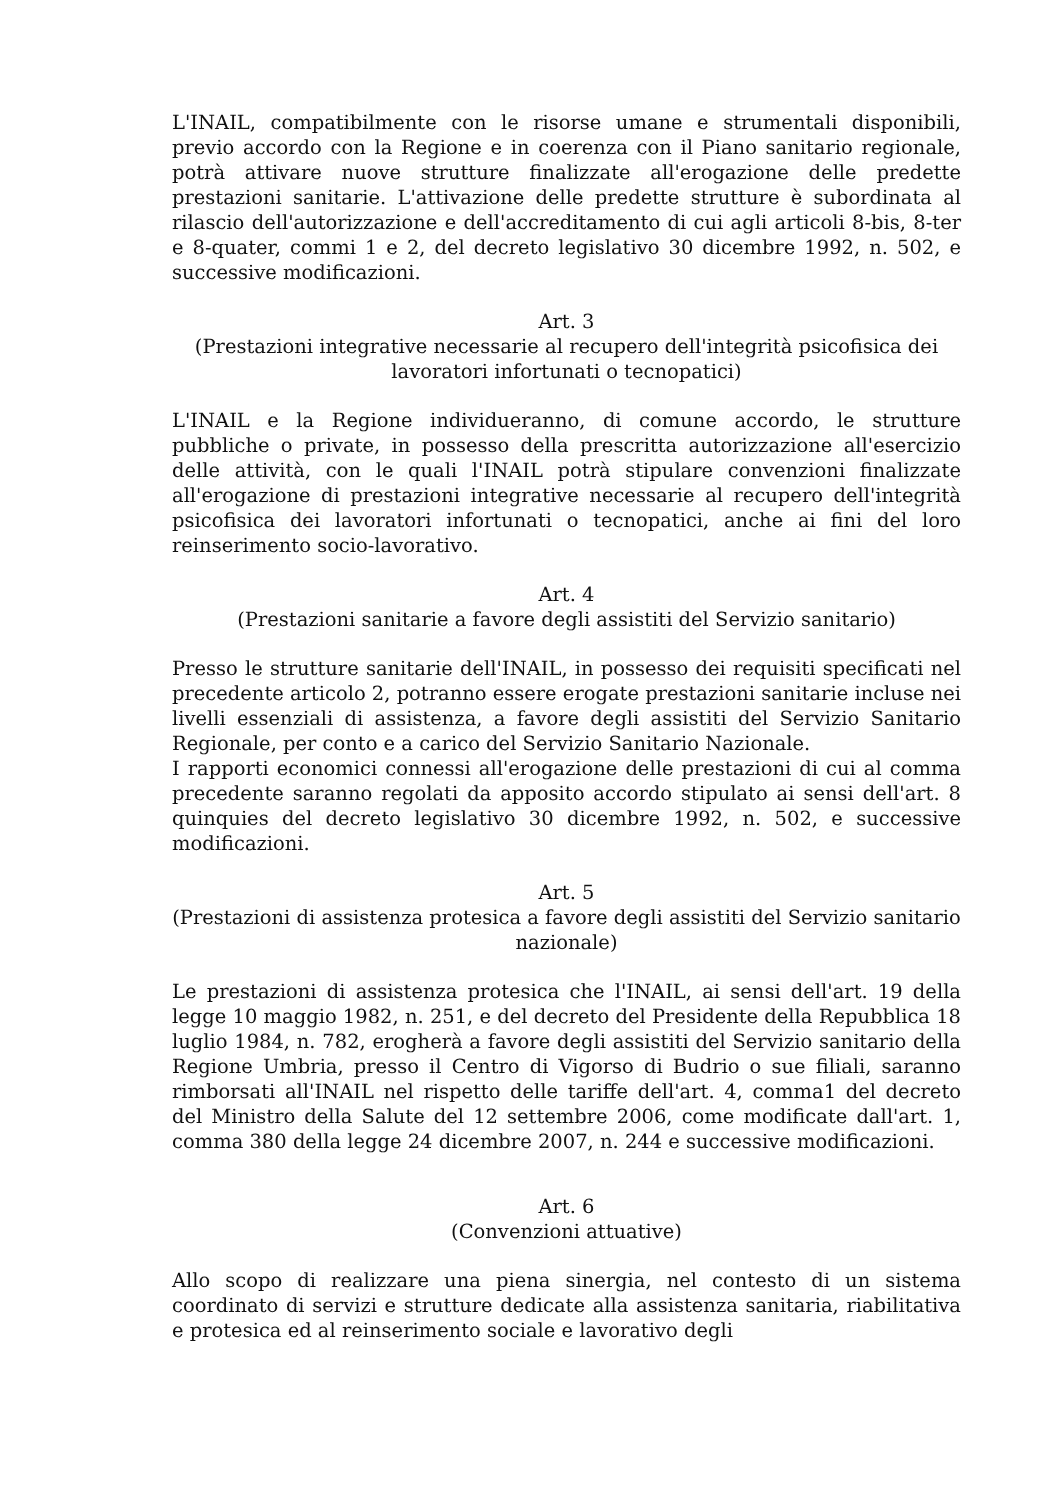L'INAIL, compatibilmente con le risorse umane e strumentali disponibili, previo accordo con la Regione e in coerenza con il Piano sanitario regionale, potrà attivare nuove strutture finalizzate all'erogazione delle predette prestazioni sanitarie. L'attivazione delle predette strutture è subordinata al rilascio dell'autorizzazione e dell'accreditamento di cui agli articoli 8-bis, 8-ter e 8-quater, commi 1 e 2, del decreto legislativo 30 dicembre 1992, n. 502, e successive modificazioni.
Art. 3
(Prestazioni integrative necessarie al recupero dell'integrità psicofisica dei lavoratori infortunati o tecnopatici)
L'INAIL e la Regione individueranno, di comune accordo, le strutture pubbliche o private, in possesso della prescritta autorizzazione all'esercizio delle attività, con le quali l'INAIL potrà stipulare convenzioni finalizzate all'erogazione di prestazioni integrative necessarie al recupero dell'integrità psicofisica dei lavoratori infortunati o tecnopatici, anche ai fini del loro reinserimento socio-lavorativo.
Art. 4
(Prestazioni sanitarie a favore degli assistiti del Servizio sanitario)
Presso le strutture sanitarie dell'INAIL, in possesso dei requisiti specificati nel precedente articolo 2, potranno essere erogate prestazioni sanitarie incluse nei livelli essenziali di assistenza, a favore degli assistiti del Servizio Sanitario Regionale, per conto e a carico del Servizio Sanitario Nazionale.
I rapporti economici connessi all'erogazione delle prestazioni di cui al comma precedente saranno regolati da apposito accordo stipulato ai sensi dell'art. 8 quinquies del decreto legislativo 30 dicembre 1992, n. 502, e successive modificazioni.
Art. 5
(Prestazioni di assistenza protesica a favore degli assistiti del Servizio sanitario nazionale)
Le prestazioni di assistenza protesica che l'INAIL, ai sensi dell'art. 19 della legge 10 maggio 1982, n. 251, e del decreto del Presidente della Repubblica 18 luglio 1984, n. 782, erogherà a favore degli assistiti del Servizio sanitario della Regione Umbria, presso il Centro di Vigorso di Budrio o sue filiali, saranno rimborsati all'INAIL nel rispetto delle tariffe dell'art. 4, comma1 del decreto del Ministro della Salute del 12 settembre 2006, come modificate dall'art. 1, comma 380 della legge 24 dicembre 2007, n. 244 e successive modificazioni.
Art. 6
(Convenzioni attuative)
Allo scopo di realizzare una piena sinergia, nel contesto di un sistema coordinato di servizi e strutture dedicate alla assistenza sanitaria, riabilitativa e protesica ed al reinserimento sociale e lavorativo degli